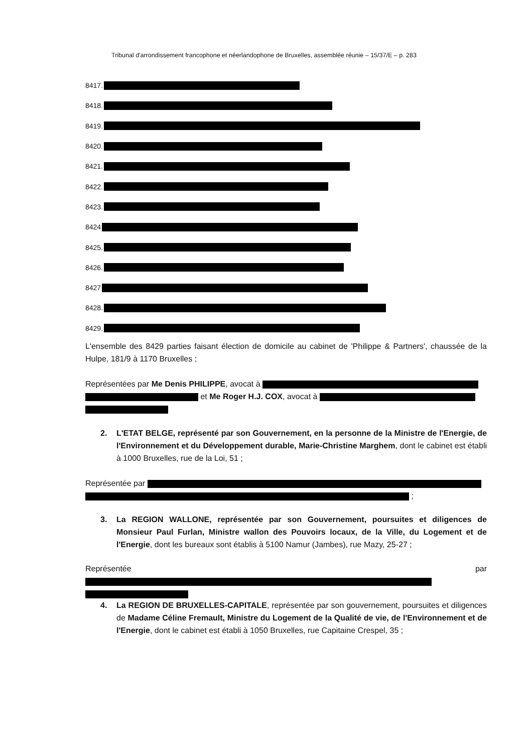Tribunal d'arrondissement francophone et néerlandophone de Bruxelles, assemblée réunie – 15/37/E – p. 283
8417.
8418.
8419.
8420.
8421.
8422.
8423.
8424
8425.
8426.
8427
8428.
8429.
L'ensemble des 8429 parties faisant élection de domicile au cabinet de 'Philippe & Partners', chaussée de la Hulpe, 181/9 à 1170 Bruxelles ;
Représentées par Me Denis PHILIPPE, avocat à
et Me Roger H.J. COX, avocat à
2. L'ETAT BELGE, représenté par son Gouvernement, en la personne de la Ministre de l'Energie, de l'Environnement et du Développement durable, Marie-Christine Marghem, dont le cabinet est établi à 1000 Bruxelles, rue de la Loi, 51 ;
Représentée par
;
3. La REGION WALLONE, représentée par son Gouvernement, poursuites et diligences de Monsieur Paul Furlan, Ministre wallon des Pouvoirs locaux, de la Ville, du Logement et de l'Energie, dont les bureaux sont établis à 5100 Namur (Jambes), rue Mazy, 25-27 ;
Représentée par
4. La REGION DE BRUXELLES-CAPITALE, représentée par son gouvernement, poursuites et diligences de Madame Céline Fremault, Ministre du Logement de la Qualité de vie, de l'Environnement et de l'Energie, dont le cabinet est établi à 1050 Bruxelles, rue Capitaine Crespel, 35 ;